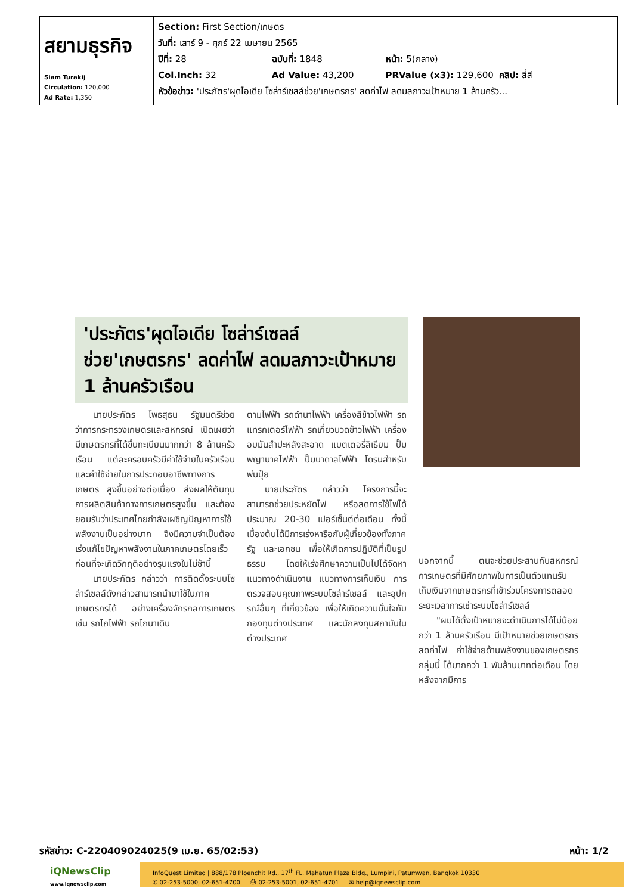| สยามธุรกิจ Siam Turakij Circulation: 120,000 Ad Rate: 1,350 | Section: First Section/เกษตร วันที่: เสาร์ 9 - ศุกร์ 22 เมษายน 2565 ปีที่: 28 ฉบับที่: 1848 หน้า: 5(กลาง) Col.Inch: 32 Ad Value: 43,200 PRValue (x3): 129,600 คลิป: สี่สี หัวข้อข่าว: 'ประภัตร'ผุดไอเดีย โซล่าร์เซลล์ช่วย'เกษตรกร' ลดค่าไฟ ลดมลภาวะเป้าหมาย 1 ล้านครัว... |
'ประภัตร'ผุดไอเดีย โซล่าร์เซลล์ช่วย'เกษตรกร' ลดค่าไฟ ลดมลภาวะเป้าหมาย 1 ล้านครัวเรือน
  นายประภัตร โพธสุธน รัฐมนตรีช่วยว่าการกระทรวงเกษตรและสหกรณ์ เปิดเผยว่า มีเกษตรกรที่ได้ขึ้นทะเบียนมากกว่า 8 ล้านครัวเรือน แต่ละครอบครัวมีค่าใช้จ่ายในครัวเรือน และค่าใช้จ่ายในการประกอบอาชีพทางการเกษตร สูงขึ้นอย่างต่อเนื่อง ส่งผลให้ต้นทุนการผลิตสินค้าทางการเกษตรสูงขึ้น และต้องยอมรับว่าประเทศไทยกำลังเผชิญปัญหาการใช้พลังงานเป็นอย่างมาก จึงมีความจำเป็นต้องเร่งแก้ไขปัญหาพลังงานในภาคเกษตรโดยเร็ว ก่อนที่จะเกิดวิกฤติอย่างรุนแรงในไม่ช้านี้
  นายประภัตร กล่าวว่า การติดตั้งระบบโซล่าร์เซลล์ดังกล่าวสามารถนำมาใช้ในภาคเกษตรกรได้ อย่างเครื่องจักรกลการเกษตร เช่น รถไถไฟฟ้า รถไถนาเดิน
ตามไฟฟ้า รถดำนาไฟฟ้า เครื่องสีข้าวไฟฟ้า รถแทรกเตอร์ไฟฟ้า รถเกี่ยวนวดข้าวไฟฟ้า เครื่องอบมันสำปะหลังสะอาด แบตเตอรี่ลิเธียม ปั๊มพญานาคไฟฟ้า ปั๊มบาดาลไฟฟ้า โดรนสำหรับพ่นปุ๋ย
  นายประภัตร กล่าวว่า โครงการนี้จะสามารถช่วยประหยัดไฟ หรือลดการใช้ไฟได้ประมาณ 20-30 เปอร์เซ็นต์ต่อเดือน ทั้งนี้ เบื้องต้นได้มีการเร่งหารือกับผู้เกี่ยวข้องทั้งภาครัฐ และเอกชน เพื่อให้เกิดการปฏิบัติที่เป็นรูปธรรม โดยให้เร่งศึกษาความเป็นไปได้จัดหาแนวทางดำเนินงาน แนวทางการเก็บเงิน การตรวจสอบคุณภาพระบบโซล่าร์เซลล์ และอุปกรณ์อื่นๆ ที่เกี่ยวข้อง เพื่อให้เกิดความมั่นใจกับกองทุนต่างประเทศ และนักลงทุนสถาบันในต่างประเทศ
นอกจากนี้ ตนจะช่วยประสานกับสหกรณ์การเกษตรที่มีศักยภาพในการเป็นตัวแทนรับเก็บเงินจากเกษตรกรที่เข้าร่วมโครงการตลอดระยะเวลาการเช่าระบบโซล่าร์เซลล์
  "ผมได้ตั้งเป้าหมายจะดำเนินการได้ไม่น้อยกว่า 1 ล้านครัวเรือน มีเป้าหมายช่วยเกษตรกรลดค่าไฟ ค่าใช้จ่ายด้านพลังงานของเกษตรกรกลุ่มนี้ ได้มากกว่า 1 พันล้านบาทต่อเดือน โดยหลังจากมีการ
รหัสข่าว: C-220409024025(9 เม.ย. 65/02:53) หน้า: 1/2
iQNewsClip
www.iqnewsclip.com
InfoQuest Limited | 888/178 Ploenchit Rd., 17<sup>th</sup> FL. Mahatun Plaza Bldg., Lumpini, Patumwan, Bangkok 10330
✆ 02-253-5000, 02-651-4700   ⎙ 02-253-5001, 02-651-4701   ✉ help@iqnewsclip.com